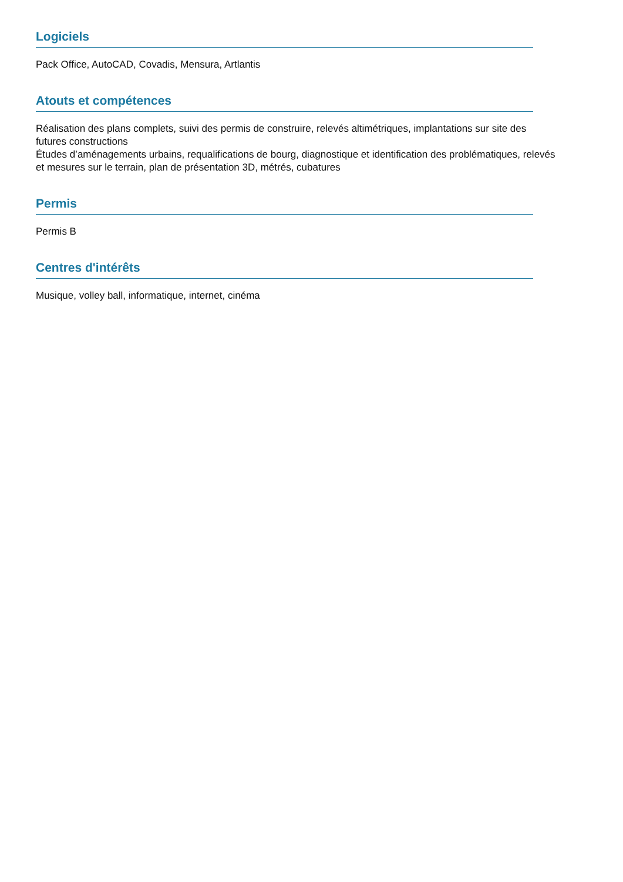Logiciels
Pack Office, AutoCAD, Covadis, Mensura, Artlantis
Atouts et compétences
Réalisation des plans complets, suivi des permis de construire, relevés altimétriques, implantations sur site des futures constructions
Études d’aménagements urbains, requalifications de bourg, diagnostique et identification des problématiques, relevés et mesures sur le terrain, plan de présentation 3D, métrés, cubatures
Permis
Permis B
Centres d'intérêts
Musique, volley ball, informatique, internet, cinéma